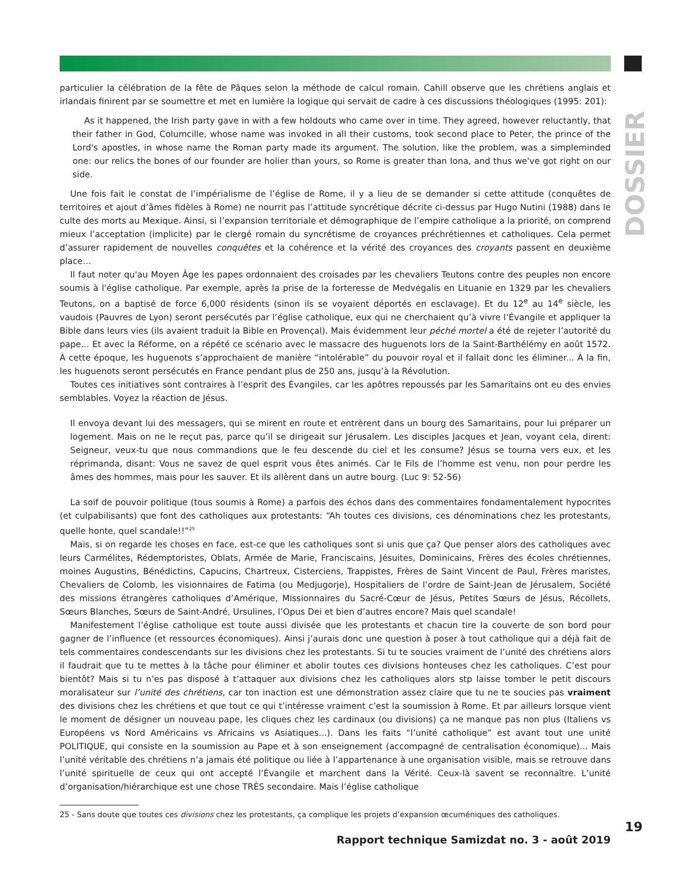DOSSIER
particulier la célébration de la fête de Pâques selon la méthode de calcul romain. Cahill observe que les chrétiens anglais et irlandais finirent par se soumettre et met en lumière la logique qui servait de cadre à ces discussions théologiques (1995: 201):
As it happened, the Irish party gave in with a few holdouts who came over in time. They agreed, however reluctantly, that their father in God, Columcille, whose name was invoked in all their customs, took second place to Peter, the prince of the Lord's apostles, in whose name the Roman party made its argument. The solution, like the problem, was a simpleminded one: our relics the bones of our founder are holier than yours, so Rome is greater than Iona, and thus we've got right on our side.
Une fois fait le constat de l’impérialisme de l’église de Rome, il y a lieu de se demander si cette attitude (conquêtes de territoires et ajout d’âmes fidèles à Rome) ne nourrit pas l’attitude syncrétique décrite ci-dessus par Hugo Nutini (1988) dans le culte des morts au Mexique. Ainsi, si l’expansion territoriale et démographique de l’empire catholique a la priorité, on comprend mieux l’acceptation (implicite) par le clergé romain du syncrétisme de croyances préchrétiennes et catholiques. Cela permet d’assurer rapidement de nouvelles conquêtes et la cohérence et la vérité des croyances des croyants passent en deuxième place…
Il faut noter qu'au Moyen Âge les papes ordonnaient des croisades par les chevaliers Teutons contre des peuples non encore soumis à l'église catholique. Par exemple, après la prise de la forteresse de Medvėgalis en Lituanie en 1329 par les chevaliers Teutons, on a baptisé de force 6,000 résidents (sinon ils se voyaient déportés en esclavage). Et du 12<sup>e</sup> au 14<sup>e</sup> siècle, les vaudois (Pauvres de Lyon) seront persécutés par l’église catholique, eux qui ne cherchaient qu’à vivre l’Évangile et appliquer la Bible dans leurs vies (ils avaient traduit la Bible en Provençal). Mais évidemment leur péché mortel a été de rejeter l’autorité du pape... Et avec la Réforme, on a répété ce scénario avec le massacre des huguenots lors de la Saint-Barthélémy en août 1572. À cette époque, les huguenots s’approchaient de manière “intolérable” du pouvoir royal et il fallait donc les éliminer... À la fin, les huguenots seront persécutés en France pendant plus de 250 ans, jusqu’à la Révolution.
Toutes ces initiatives sont contraires à l’esprit des Évangiles, car les apôtres repoussés par les Samaritains ont eu des envies semblables. Voyez la réaction de Jésus.
Il envoya devant lui des messagers, qui se mirent en route et entrèrent dans un bourg des Samaritains, pour lui préparer un logement. Mais on ne le reçut pas, parce qu’il se dirigeait sur Jérusalem. Les disciples Jacques et Jean, voyant cela, dirent: Seigneur, veux-tu que nous commandions que le feu descende du ciel et les consume? Jésus se tourna vers eux, et les réprimanda, disant: Vous ne savez de quel esprit vous êtes animés. Car le Fils de l’homme est venu, non pour perdre les âmes des hommes, mais pour les sauver. Et ils allèrent dans un autre bourg. (Luc 9: 52-56)
La soif de pouvoir politique (tous soumis à Rome) a parfois des échos dans des commentaires fondamentalement hypocrites (et culpabilisants) que font des catholiques aux protestants: “Ah toutes ces divisions, ces dénominations chez les protestants, quelle honte, quel scandale!!”<sup>25</sup>
Mais, si on regarde les choses en face, est-ce que les catholiques sont si unis que ça? Que penser alors des catholiques avec leurs Carmélites, Rédemptoristes, Oblats, Armée de Marie, Franciscains, Jésuites, Dominicains, Frères des écoles chrétiennes, moines Augustins, Bénédictins, Capucins, Chartreux, Cisterciens, Trappistes, Frères de Saint Vincent de Paul, Frères maristes, Chevaliers de Colomb, les visionnaires de Fatima (ou Medjugorje), Hospitaliers de l’ordre de Saint-Jean de Jérusalem, Société des missions étrangères catholiques d’Amérique, Missionnaires du Sacré-Cœur de Jésus, Petites Sœurs de Jésus, Récollets, Sœurs Blanches, Sœurs de Saint-André, Ursulines, l’Opus Dei et bien d’autres encore? Mais quel scandale!
Manifestement l’église catholique est toute aussi divisée que les protestants et chacun tire la couverte de son bord pour gagner de l’influence (et ressources économiques). Ainsi j’aurais donc une question à poser à tout catholique qui a déjà fait de tels commentaires condescendants sur les divisions chez les protestants. Si tu te soucies vraiment de l’unité des chrétiens alors il faudrait que tu te mettes à la tâche pour éliminer et abolir toutes ces divisions honteuses chez les catholiques. C’est pour bientôt? Mais si tu n’es pas disposé à t’attaquer aux divisions chez les catholiques alors stp laisse tomber le petit discours moralisateur sur l’unité des chrétiens, car ton inaction est une démonstration assez claire que tu ne te soucies pas vraiment des divisions chez les chrétiens et que tout ce qui t’intéresse vraiment c’est la soumission à Rome. Et par ailleurs lorsque vient le moment de désigner un nouveau pape, les cliques chez les cardinaux (ou divisions) ça ne manque pas non plus (Italiens vs Européens vs Nord Américains vs Africains vs Asiatiques...). Dans les faits “l’unité catholique” est avant tout une unité POLITIQUE, qui consiste en la soumission au Pape et à son enseignement (accompagné de centralisation économique)... Mais l’unité véritable des chrétiens n’a jamais été politique ou liée à l’appartenance à une organisation visible, mais se retrouve dans l’unité spirituelle de ceux qui ont accepté l’Évangile et marchent dans la Vérité. Ceux-là savent se reconnaître. L’unité d’organisation/hiérarchique est une chose TRÈS secondaire. Mais l’église catholique
25 - Sans doute que toutes ces divisions chez les protestants, ça complique les projets d’expansion œcuméniques des catholiques.
Rapport technique Samizdat no. 3 - août 2019
19